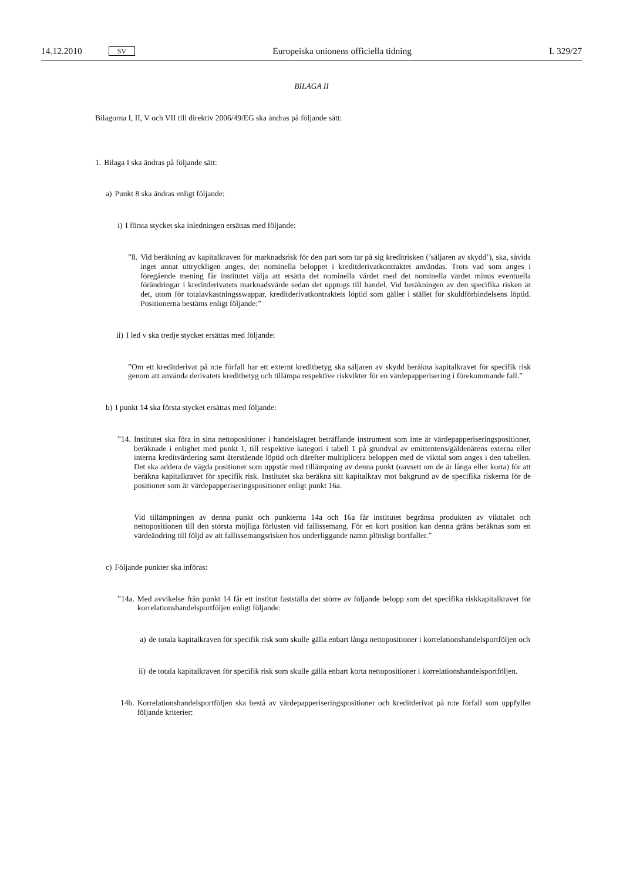14.12.2010 SV Europeiska unionens officiella tidning L 329/27
BILAGA II
Bilagorna I, II, V och VII till direktiv 2006/49/EG ska ändras på följande sätt:
1. Bilaga I ska ändras på följande sätt:
a) Punkt 8 ska ändras enligt följande:
i) I första stycket ska inledningen ersättas med följande:
”8. Vid beräkning av kapitalkraven för marknadsrisk för den part som tar på sig kreditrisken (’säljaren av skydd’), ska, såvida inget annat uttryckligen anges, det nominella beloppet i kreditderivatkontraktet användas. Trots vad som anges i föregående mening får institutet välja att ersätta det nominella värdet med det nominella värdet minus eventuella förändringar i kreditderivatets marknadsvärde sedan det upptogs till handel. Vid beräkningen av den specifika risken är det, utom för totalavkastningsswappar, kreditderivatkontraktets löptid som gäller i stället för skuldförbindelsens löptid. Positionerna bestäms enligt följande:”
ii) I led v ska tredje stycket ersättas med följande:
”Om ett kreditderivat på n:te förfall har ett externt kreditbetyg ska säljaren av skydd beräkna kapitalkravet för specifik risk genom att använda derivatets kreditbetyg och tillämpa respektive riskvikter för en värdepapperisering i förekommande fall.”
b) I punkt 14 ska första stycket ersättas med följande:
”14. Institutet ska föra in sina nettopositioner i handelslagret beträffande instrument som inte är värdepapperiseringspositioner, beräknade i enlighet med punkt 1, till respektive kategori i tabell 1 på grundval av emittentens/gäldenärens externa eller interna kreditvärdering samt återstående löptid och därefter multiplicera beloppen med de vikttal som anges i den tabellen. Det ska addera de vägda positioner som uppstår med tillämpning av denna punkt (oavsett om de är långa eller korta) för att beräkna kapitalkravet för specifik risk. Institutet ska beräkna sitt kapitalkrav mot bakgrund av de specifika riskerna för de positioner som är värdepapperiseringspositioner enligt punkt 16a.
Vid tillämpningen av denna punkt och punkterna 14a och 16a får institutet begränsa produkten av vikttalet och nettopositionen till den största möjliga förlusten vid fallissemang. För en kort position kan denna gräns beräknas som en värdeändring till följd av att fallissemangsrisken hos underliggande namn plötsligt bortfaller.”
c) Följande punkter ska införas:
”14a. Med avvikelse från punkt 14 får ett institut fastställa det större av följande belopp som det specifika riskkapitalkravet för korrelationshandelsportföljen enligt följande:
a) de totala kapitalkraven för specifik risk som skulle gälla enbart långa nettopositioner i korrelationshandelsportföljen och
ii) de totala kapitalkraven för specifik risk som skulle gälla enbart korta nettopositioner i korrelationshandelsportföljen.
14b. Korrelationshandelsportföljen ska bestå av värdepapperiseringspositioner och kreditderivat på n:te förfall som uppfyller följande kriterier: